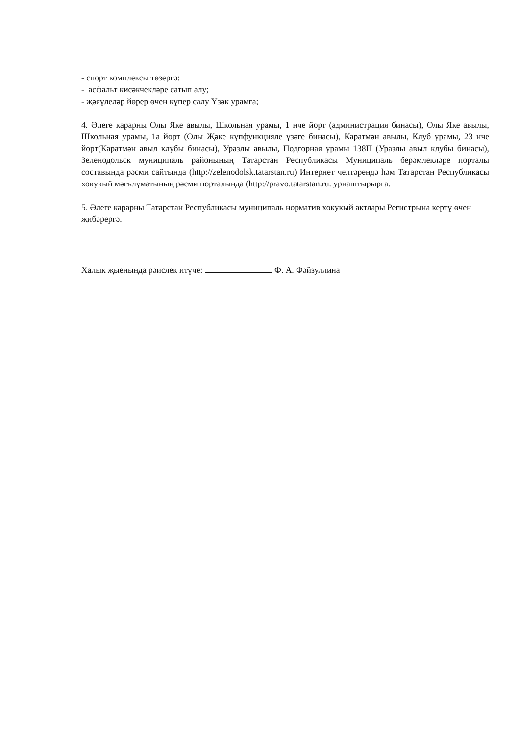- спорт комплексы төзергә:
- асфальт кисәкчекләре сатып алу;
- җәяүлеләр йөрер өчен күпер салу Үзәк урамга;
4. Әлеге карарны Олы Яке авылы, Школьная урамы, 1 нче йорт (администрация бинасы), Олы Яке авылы, Школьная урамы, 1а йорт (Олы Җәке күпфункцияле үзәге бинасы), Каратмән авылы, Клуб урамы, 23 нче йорт(Каратмән авыл клубы бинасы), Уразлы авылы, Подгорная урамы 138П (Уразлы авыл клубы бинасы), Зеленодольск муниципаль районының Татарстан Республикасы Муниципаль берәмлекләре порталы составында рәсми сайтында (http://zelenodolsk.tatarstan.ru) Интернет челтәрендә һәм Татарстан Республикасы хокукый мәгълүматының рәсми порталында (http://pravo.tatarstan.ru. урнаштырырга.
5. Әлеге карарны Татарстан Республикасы муниципаль норматив хокукый актлары Регистрына кертү өчен җибәрергә.
Халык җыенында рәислек итүче: Ф. А. Фәйзуллина